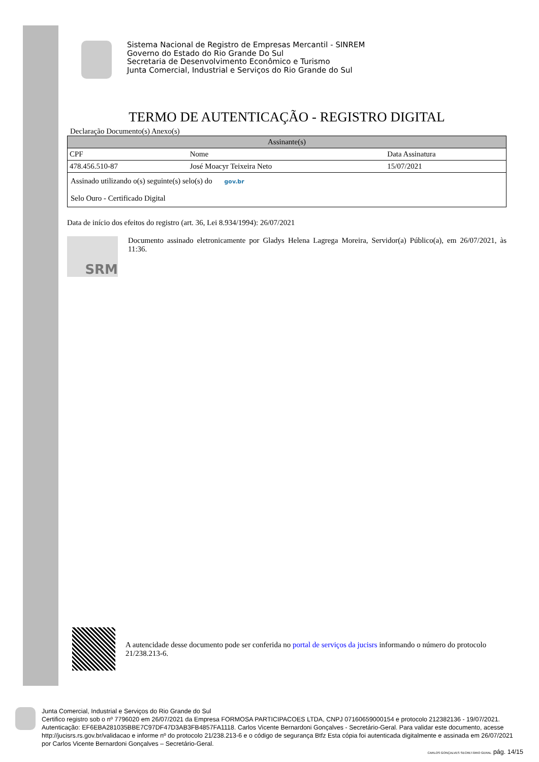Sistema Nacional de Registro de Empresas Mercantil - SINREM
Governo do Estado do Rio Grande Do Sul
Secretaria de Desenvolvimento Econômico e Turismo
Junta Comercial, Industrial e Serviços do Rio Grande do Sul
TERMO DE AUTENTICAÇÃO - REGISTRO DIGITAL
Declaração Documento(s) Anexo(s)
| Assinante(s) | | |
| --- | --- | --- |
| CPF | Nome | Data Assinatura |
| 478.456.510-87 | José Moacyr Teixeira Neto | 15/07/2021 |
| Assinado utilizando o(s) seguinte(s) selo(s) do gov.br Selo Ouro - Certificado Digital | | |
Data de início dos efeitos do registro (art. 36, Lei 8.934/1994): 26/07/2021
SRM
Documento assinado eletronicamente por Gladys Helena Lagrega Moreira, Servidor(a) Público(a), em 26/07/2021, às 11:36.
A autencidade desse documento pode ser conferida no portal de serviços da jucisrs informando o número do protocolo 21/238.213-6.
Junta Comercial, Industrial e Serviços do Rio Grande do Sul
Certifico registro sob o nº 7796020 em 26/07/2021 da Empresa FORMOSA PARTICIPACOES LTDA, CNPJ 07160659000154 e protocolo 212382136 - 19/07/2021. Autenticação: EF6EBA281035BBE7C97DF47D3AB3FB4857FA1118. Carlos Vicente Bernardoni Gonçalves - Secretário-Geral. Para validar este documento, acesse http://jucisrs.rs.gov.br/validacao e informe nº do protocolo 21/238.213-6 e o código de segurança Btfz Esta cópia foi autenticada digitalmente e assinada em 26/07/2021 por Carlos Vicente Bernardoni Gonçalves – Secretário-Geral.
CARLOS GONÇALVES SECRETÁRIO GERAL pág. 14/15